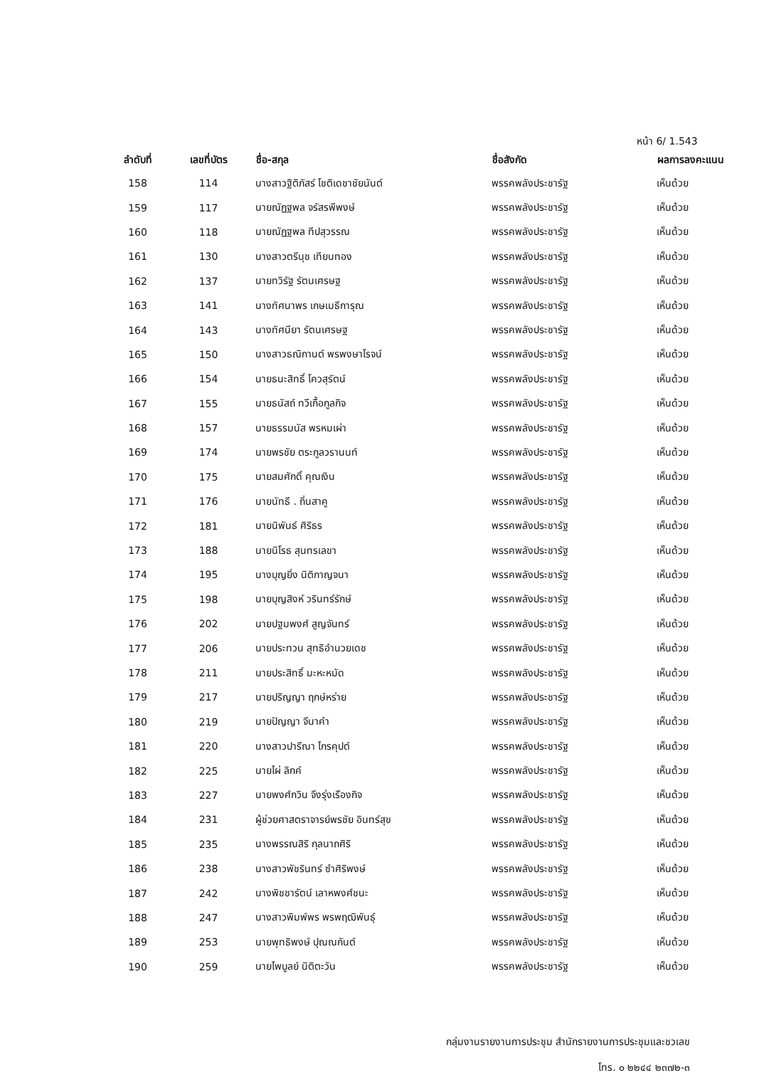หน้า 6/ 1.543
| ลำดับที่ | เลขที่บัตร | ชื่อ-สกุล | ชื่อสังกัด | ผลการลงคะแนน |
| --- | --- | --- | --- | --- |
| 158 | 114 | นางสาวฐิติภัสร์ โชติเดชาชัยนันต์ | พรรคพลังประชารัฐ | เห็นด้วย |
| 159 | 117 | นายณัฏฐพล จรัสรพีพงษ์ | พรรคพลังประชารัฐ | เห็นด้วย |
| 160 | 118 | นายณัฏฐพล ทีปสุวรรณ | พรรคพลังประชารัฐ | เห็นด้วย |
| 161 | 130 | นางสาวตรีนุช เทียนทอง | พรรคพลังประชารัฐ | เห็นด้วย |
| 162 | 137 | นายทวิรัฐ รัตนเศรษฐ | พรรคพลังประชารัฐ | เห็นด้วย |
| 163 | 141 | นางทัศนาพร เกษเมธีการุณ | พรรคพลังประชารัฐ | เห็นด้วย |
| 164 | 143 | นางทัศนียา รัตนเศรษฐ | พรรคพลังประชารัฐ | เห็นด้วย |
| 165 | 150 | นางสาวธณิกานต์ พรพงษาโรจน์ | พรรคพลังประชารัฐ | เห็นด้วย |
| 166 | 154 | นายธนะสิทธิ์ โควสุรัตน์ | พรรคพลังประชารัฐ | เห็นด้วย |
| 167 | 155 | นายธนัสถ์ ทวีเกื้อกูลกิจ | พรรคพลังประชารัฐ | เห็นด้วย |
| 168 | 157 | นายธรรมนัส พรหมเผ่า | พรรคพลังประชารัฐ | เห็นด้วย |
| 169 | 174 | นายพรชัย ตระกูลวรานนท์ | พรรคพลังประชารัฐ | เห็นด้วย |
| 170 | 175 | นายสมศักดิ์ คุณเงิน | พรรคพลังประชารัฐ | เห็นด้วย |
| 171 | 176 | นายนัทธี . ถิ่นสาคู | พรรคพลังประชารัฐ | เห็นด้วย |
| 172 | 181 | นายนิพันธ์ ศิริธร | พรรคพลังประชารัฐ | เห็นด้วย |
| 173 | 188 | นายนิโรธ สุนทรเลขา | พรรคพลังประชารัฐ | เห็นด้วย |
| 174 | 195 | นางบุญยิ่ง นิติกาญจนา | พรรคพลังประชารัฐ | เห็นด้วย |
| 175 | 198 | นายบุญสิงห์ วรินทร์รักษ์ | พรรคพลังประชารัฐ | เห็นด้วย |
| 176 | 202 | นายปฐมพงศ์ สูญจันทร์ | พรรคพลังประชารัฐ | เห็นด้วย |
| 177 | 206 | นายประทวน สุทธิอำนวยเดช | พรรคพลังประชารัฐ | เห็นด้วย |
| 178 | 211 | นายประสิทธิ์ มะหะหมัด | พรรคพลังประชารัฐ | เห็นด้วย |
| 179 | 217 | นายปริญญา ฤกษ์หร่าย | พรรคพลังประชารัฐ | เห็นด้วย |
| 180 | 219 | นายปัญญา จีนาคำ | พรรคพลังประชารัฐ | เห็นด้วย |
| 181 | 220 | นางสาวปารีณา ไกรคุปต์ | พรรคพลังประชารัฐ | เห็นด้วย |
| 182 | 225 | นายไผ่ ลิกค์ | พรรคพลังประชารัฐ | เห็นด้วย |
| 183 | 227 | นายพงศ์กวิน จึงรุ่งเรืองกิจ | พรรคพลังประชารัฐ | เห็นด้วย |
| 184 | 231 | ผู้ช่วยศาสตราจารย์พรชัย อินทร์สุข | พรรคพลังประชารัฐ | เห็นด้วย |
| 185 | 235 | นางพรรณสิริ กุลนาถศิริ | พรรคพลังประชารัฐ | เห็นด้วย |
| 186 | 238 | นางสาวพัชรินทร์ ซำศิริพงษ์ | พรรคพลังประชารัฐ | เห็นด้วย |
| 187 | 242 | นางพิชชารัตน์ เลาหพงศ์ชนะ | พรรคพลังประชารัฐ | เห็นด้วย |
| 188 | 247 | นางสาวพิมพ์พร พรพฤฒิพันธุ์ | พรรคพลังประชารัฐ | เห็นด้วย |
| 189 | 253 | นายพุทธิพงษ์ ปุณณกันต์ | พรรคพลังประชารัฐ | เห็นด้วย |
| 190 | 259 | นายไพบูลย์ นิติตะวัน | พรรคพลังประชารัฐ | เห็นด้วย |
กลุ่มงานรายงานการประชุม สำนักรายงานการประชุมและชวเลข
โทร. ๐ ๒๒๔๔ ๒๓๗๒-๓